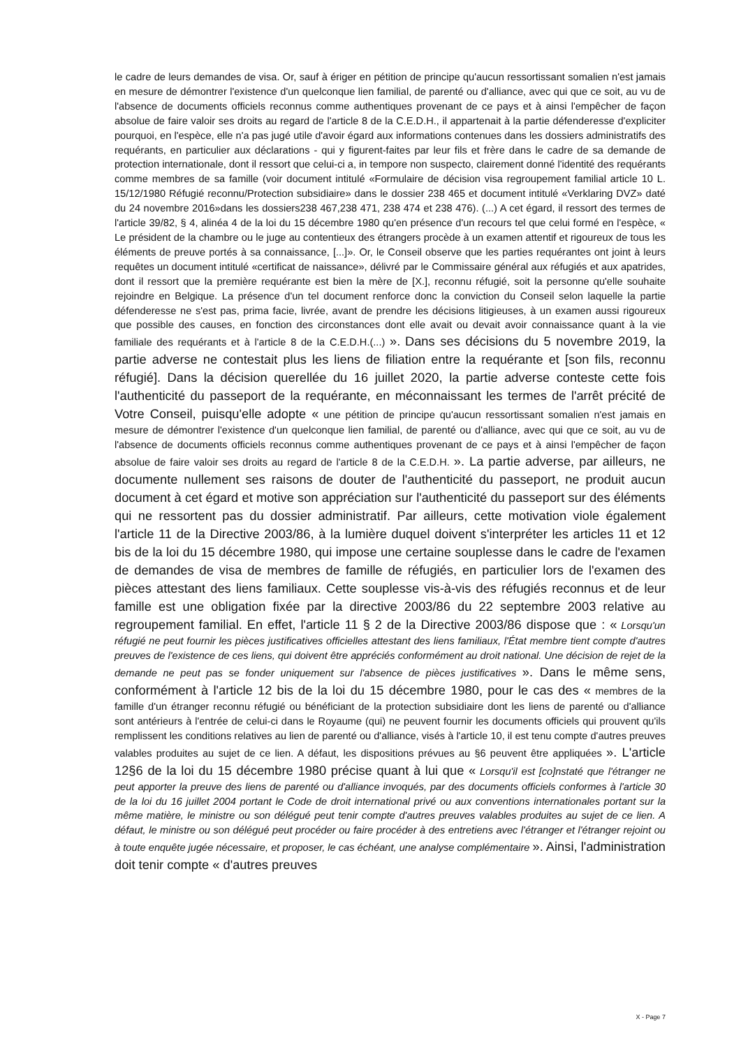le cadre de leurs demandes de visa. Or, sauf à ériger en pétition de principe qu'aucun ressortissant somalien n'est jamais en mesure de démontrer l'existence d'un quelconque lien familial, de parenté ou d'alliance, avec qui que ce soit, au vu de l'absence de documents officiels reconnus comme authentiques provenant de ce pays et à ainsi l'empêcher de façon absolue de faire valoir ses droits au regard de l'article 8 de la C.E.D.H., il appartenait à la partie défenderesse d'expliciter pourquoi, en l'espèce, elle n'a pas jugé utile d'avoir égard aux informations contenues dans les dossiers administratifs des requérants, en particulier aux déclarations - qui y figurent-faites par leur fils et frère dans le cadre de sa demande de protection internationale, dont il ressort que celui-ci a, in tempore non suspecto, clairement donné l'identité des requérants comme membres de sa famille (voir document intitulé «Formulaire de décision visa regroupement familial article 10 L. 15/12/1980 Réfugié reconnu/Protection subsidiaire» dans le dossier 238 465 et document intitulé «Verklaring DVZ» daté du 24 novembre 2016»dans les dossiers238 467,238 471, 238 474 et 238 476). (...) A cet égard, il ressort des termes de l'article 39/82, § 4, alinéa 4 de la loi du 15 décembre 1980 qu'en présence d'un recours tel que celui formé en l'espèce, « Le président de la chambre ou le juge au contentieux des étrangers procède à un examen attentif et rigoureux de tous les éléments de preuve portés à sa connaissance, [...]». Or, le Conseil observe que les parties requérantes ont joint à leurs requêtes un document intitulé «certificat de naissance», délivré par le Commissaire général aux réfugiés et aux apatrides, dont il ressort que la première requérante est bien la mère de [X.], reconnu réfugié, soit la personne qu'elle souhaite rejoindre en Belgique. La présence d'un tel document renforce donc la conviction du Conseil selon laquelle la partie défenderesse ne s'est pas, prima facie, livrée, avant de prendre les décisions litigieuses, à un examen aussi rigoureux que possible des causes, en fonction des circonstances dont elle avait ou devait avoir connaissance quant à la vie familiale des requérants et à l'article 8 de la C.E.D.H.(...) ». Dans ses décisions du 5 novembre 2019, la partie adverse ne contestait plus les liens de filiation entre la requérante et [son fils, reconnu réfugié]. Dans la décision querellée du 16 juillet 2020, la partie adverse conteste cette fois l'authenticité du passeport de la requérante, en méconnaissant les termes de l'arrêt précité de Votre Conseil, puisqu'elle adopte « une pétition de principe qu'aucun ressortissant somalien n'est jamais en mesure de démontrer l'existence d'un quelconque lien familial, de parenté ou d'alliance, avec qui que ce soit, au vu de l'absence de documents officiels reconnus comme authentiques provenant de ce pays et à ainsi l'empêcher de façon absolue de faire valoir ses droits au regard de l'article 8 de la C.E.D.H. ». La partie adverse, par ailleurs, ne documente nullement ses raisons de douter de l'authenticité du passeport, ne produit aucun document à cet égard et motive son appréciation sur l'authenticité du passeport sur des éléments qui ne ressortent pas du dossier administratif. Par ailleurs, cette motivation viole également l'article 11 de la Directive 2003/86, à la lumière duquel doivent s'interpréter les articles 11 et 12 bis de la loi du 15 décembre 1980, qui impose une certaine souplesse dans le cadre de l'examen de demandes de visa de membres de famille de réfugiés, en particulier lors de l'examen des pièces attestant des liens familiaux. Cette souplesse vis-à-vis des réfugiés reconnus et de leur famille est une obligation fixée par la directive 2003/86 du 22 septembre 2003 relative au regroupement familial. En effet, l'article 11 § 2 de la Directive 2003/86 dispose que : « Lorsqu'un réfugié ne peut fournir les pièces justificatives officielles attestant des liens familiaux, l'État membre tient compte d'autres preuves de l'existence de ces liens, qui doivent être appréciés conformément au droit national. Une décision de rejet de la demande ne peut pas se fonder uniquement sur l'absence de pièces justificatives ». Dans le même sens, conformément à l'article 12 bis de la loi du 15 décembre 1980, pour le cas des « membres de la famille d'un étranger reconnu réfugié ou bénéficiant de la protection subsidiaire dont les liens de parenté ou d'alliance sont antérieurs à l'entrée de celui-ci dans le Royaume (qui) ne peuvent fournir les documents officiels qui prouvent qu'ils remplissent les conditions relatives au lien de parenté ou d'alliance, visés à l'article 10, il est tenu compte d'autres preuves valables produites au sujet de ce lien. A défaut, les dispositions prévues au §6 peuvent être appliquées ». L'article 12§6 de la loi du 15 décembre 1980 précise quant à lui que « Lorsqu'il est [co]nstaté que l'étranger ne peut apporter la preuve des liens de parenté ou d'alliance invoqués, par des documents officiels conformes à l'article 30 de la loi du 16 juillet 2004 portant le Code de droit international privé ou aux conventions internationales portant sur la même matière, le ministre ou son délégué peut tenir compte d'autres preuves valables produites au sujet de ce lien. A défaut, le ministre ou son délégué peut procéder ou faire procéder à des entretiens avec l'étranger et l'étranger rejoint ou à toute enquête jugée nécessaire, et proposer, le cas échéant, une analyse complémentaire ». Ainsi, l'administration doit tenir compte « d'autres preuves
X - Page 7